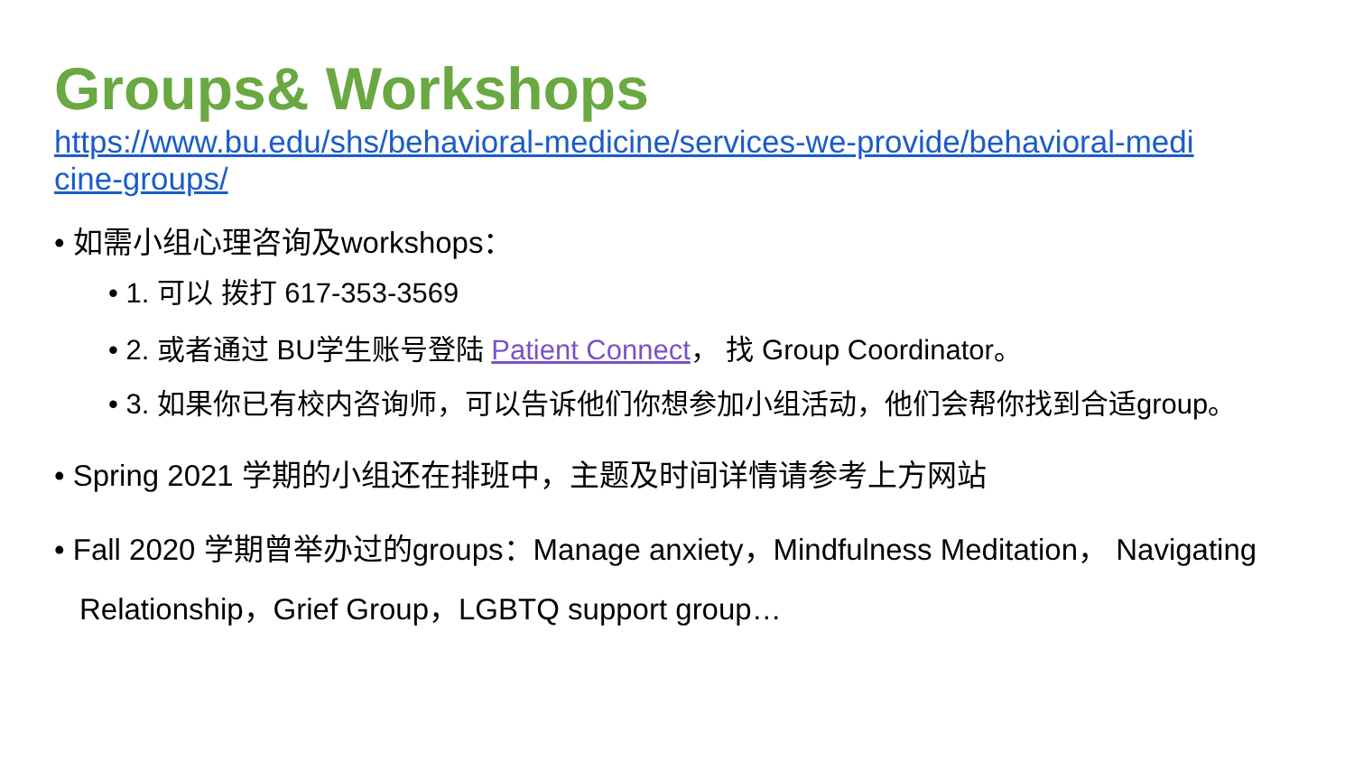Groups& Workshops
https://www.bu.edu/shs/behavioral-medicine/services-we-provide/behavioral-medicine-groups/
• 如需小组心理咨询及workshops：
• 1. 可以 拨打 617-353-3569
• 2. 或者通过 BU学生账号登陆 Patient Connect， 找 Group Coordinator。
• 3. 如果你已有校内咨询师，可以告诉他们你想参加小组活动，他们会帮你找到合适group。
• Spring 2021 学期的小组还在排班中，主题及时间详情请参考上方网站
• Fall 2020 学期曾举办过的groups：Manage anxiety，Mindfulness Meditation， Navigating Relationship，Grief Group，LGBTQ support group…